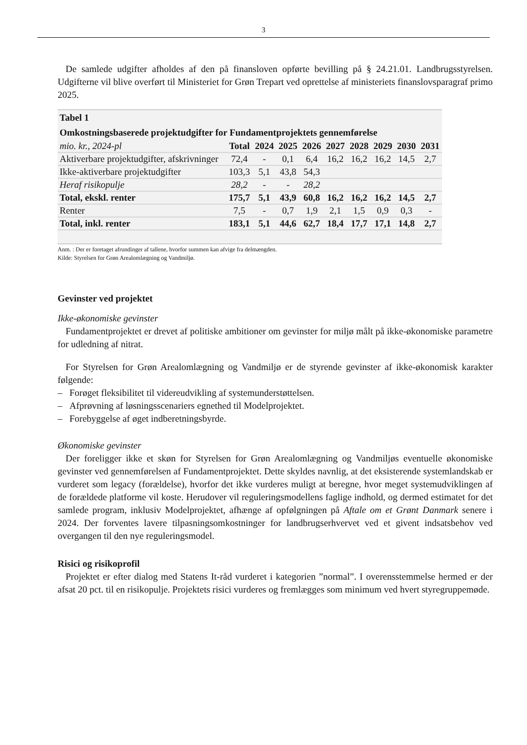3
De samlede udgifter afholdes af den på finansloven opførte bevilling på § 24.21.01. Landbrugssty­relsen. Udgifterne vil blive overført til Ministeriet for Grøn Trepart ved oprettelse af ministeriets finanslovsparagraf primo 2025.
| Tabel 1 | | | | | | | | | |
| --- | --- | --- | --- | --- | --- | --- | --- | --- | --- |
| Omkostningsbaserede projektudgifter for Fundamentprojektets gennemførelse | | | | | | | | | |
| mio. kr., 2024-pl | Total | 2024 | 2025 | 2026 | 2027 | 2028 | 2029 | 2030 | 2031 |
| Aktiverbare projektudgif­ter, afskrivninger | 72,4 | - | 0,1 | 6,4 | 16,2 | 16,2 | 16,2 | 14,5 | 2,7 |
| Ikke-aktiverbare projek­tudgifter | 103,3 | 5,1 | 43,8 | 54,3 | | | | | |
| Heraf risikopulje | 28,2 | - | - | 28,2 | | | | | |
| Total, ekskl. renter | 175,7 | 5,1 | 43,9 | 60,8 | 16,2 | 16,2 | 16,2 | 14,5 | 2,7 |
| Renter | 7,5 | - | 0,7 | 1,9 | 2,1 | 1,5 | 0,9 | 0,3 | - |
| Total, inkl. renter | 183,1 | 5,1 | 44,6 | 62,7 | 18,4 | 17,7 | 17,1 | 14,8 | 2,7 |
Anm. : Der er foretaget afrundinger af tallene, hvorfor summen kan afvige fra delmængden.
Kilde: Styrelsen for Grøn Arealomlægning og Vandmiljø.
Gevinster ved projektet
Ikke-økonomiske gevinster
Fundamentprojektet er drevet af politiske ambitioner om gevinster for miljø målt på ikke-økonomi­ske parametre for udledning af nitrat.
For Styrelsen for Grøn Arealomlægning og Vandmiljø er de styrende gevinster af ikke-økonomisk karakter følgende:
– Forøget fleksibilitet til videreudvikling af systemunderstøttelsen.
– Afprøvning af løsningsscenariers egnethed til Modelprojektet.
– Forebyggelse af øget indberetningsbyrde.
Økonomiske gevinster
Der foreligger ikke et skøn for Styrelsen for Grøn Arealomlægning og Vandmiljøs eventuelle økonomiske gevinster ved gennemførelsen af Fundamentprojektet. Dette skyldes navnlig, at det eksisterende systemlandskab er vurderet som legacy (forældelse), hvorfor det ikke vurderes muligt at beregne, hvor meget systemudviklingen af de forældede platforme vil koste. Herudover vil regule­ringsmodellens faglige indhold, og dermed estimatet for det samlede program, inklusiv Modelprojek­tet, afhænge af opfølgningen på Aftale om et Grønt Danmark senere i 2024. Der forventes lavere tilpasningsomkostninger for landbrugserhvervet ved et givent indsatsbehov ved overgangen til den nye reguleringsmodel.
Risici og risikoprofil
Projektet er efter dialog med Statens It-råd vurderet i kategorien ”normal”. I overensstemmelse hermed er der afsat 20 pct. til en risikopulje. Projektets risici vurderes og fremlægges som minimum ved hvert styregruppemøde.